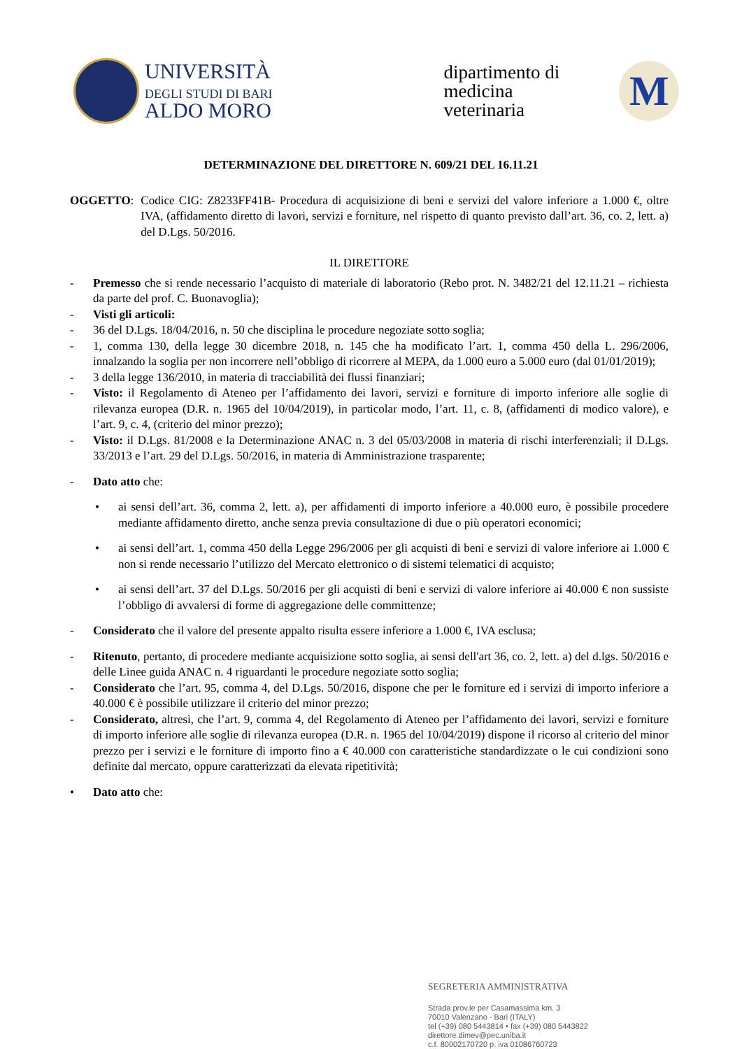UNIVERSITÀ
DEGLI STUDI DI BARI
ALDO MORO
dipartimento di
medicina
veterinaria
M
DETERMINAZIONE DEL DIRETTORE N. 609/21 DEL 16.11.21
OGGETTO:
Codice CIG: Z8233FF41B- Procedura di acquisizione di beni e servizi del valore inferiore a 1.000 €, oltre IVA, (affidamento diretto di lavori, servizi e forniture, nel rispetto di quanto previsto dall’art. 36, co. 2, lett. a) del D.Lgs. 50/2016.
IL DIRETTORE
- Premesso che si rende necessario l’acquisto di materiale di laboratorio (Rebo prot. N. 3482/21 del 12.11.21 – richiesta da parte del prof. C. Buonavoglia);
- Visti gli articoli:
- 36 del D.Lgs. 18/04/2016, n. 50 che disciplina le procedure negoziate sotto soglia;
- 1, comma 130, della legge 30 dicembre 2018, n. 145 che ha modificato l’art. 1, comma 450 della L. 296/2006, innalzando la soglia per non incorrere nell’obbligo di ricorrere al MEPA, da 1.000 euro a 5.000 euro (dal 01/01/2019);
- 3 della legge 136/2010, in materia di tracciabilità dei flussi finanziari;
- Visto: il Regolamento di Ateneo per l’affidamento dei lavori, servizi e forniture di importo inferiore alle soglie di rilevanza europea (D.R. n. 1965 del 10/04/2019), in particolar modo, l’art. 11, c. 8, (affidamenti di modico valore), e l’art. 9, c. 4, (criterio del minor prezzo);
- Visto: il D.Lgs. 81/2008 e la Determinazione ANAC n. 3 del 05/03/2008 in materia di rischi interferenziali; il D.Lgs. 33/2013 e l’art. 29 del D.Lgs. 50/2016, in materia di Amministrazione trasparente;
- Dato atto che:
• ai sensi dell’art. 36, comma 2, lett. a), per affidamenti di importo inferiore a 40.000 euro, è possibile procedere mediante affidamento diretto, anche senza previa consultazione di due o più operatori economici;
• ai sensi dell’art. 1, comma 450 della Legge 296/2006 per gli acquisti di beni e servizi di valore inferiore ai 1.000 € non si rende necessario l’utilizzo del Mercato elettronico o di sistemi telematici di acquisto;
• ai sensi dell’art. 37 del D.Lgs. 50/2016 per gli acquisti di beni e servizi di valore inferiore ai 40.000 € non sussiste l’obbligo di avvalersi di forme di aggregazione delle committenze;
- Considerato che il valore del presente appalto risulta essere inferiore a 1.000 €, IVA esclusa;
- Ritenuto, pertanto, di procedere mediante acquisizione sotto soglia, ai sensi dell'art 36, co. 2, lett. a) del d.lgs. 50/2016 e delle Linee guida ANAC n. 4 riguardanti le procedure negoziate sotto soglia;
- Considerato che l’art. 95, comma 4, del D.Lgs. 50/2016, dispone che per le forniture ed i servizi di importo inferiore a 40.000 € è possibile utilizzare il criterio del minor prezzo;
- Considerato, altresì, che l’art. 9, comma 4, del Regolamento di Ateneo per l’affidamento dei lavori, servizi e forniture di importo inferiore alle soglie di rilevanza europea (D.R. n. 1965 del 10/04/2019) dispone il ricorso al criterio del minor prezzo per i servizi e le forniture di importo fino a € 40.000 con caratteristiche standardizzate o le cui condizioni sono definite dal mercato, oppure caratterizzati da elevata ripetitività;
• Dato atto che:
SEGRETERIA AMMINISTRATIVA
Strada prov.le per Casamassima km. 3
70010 Valenzano - Bari (ITALY)
tel (+39) 080 5443814 • fax (+39) 080 5443822
direttore.dimev@pec.uniba.it
c.f. 80002170720 p. iva 01086760723